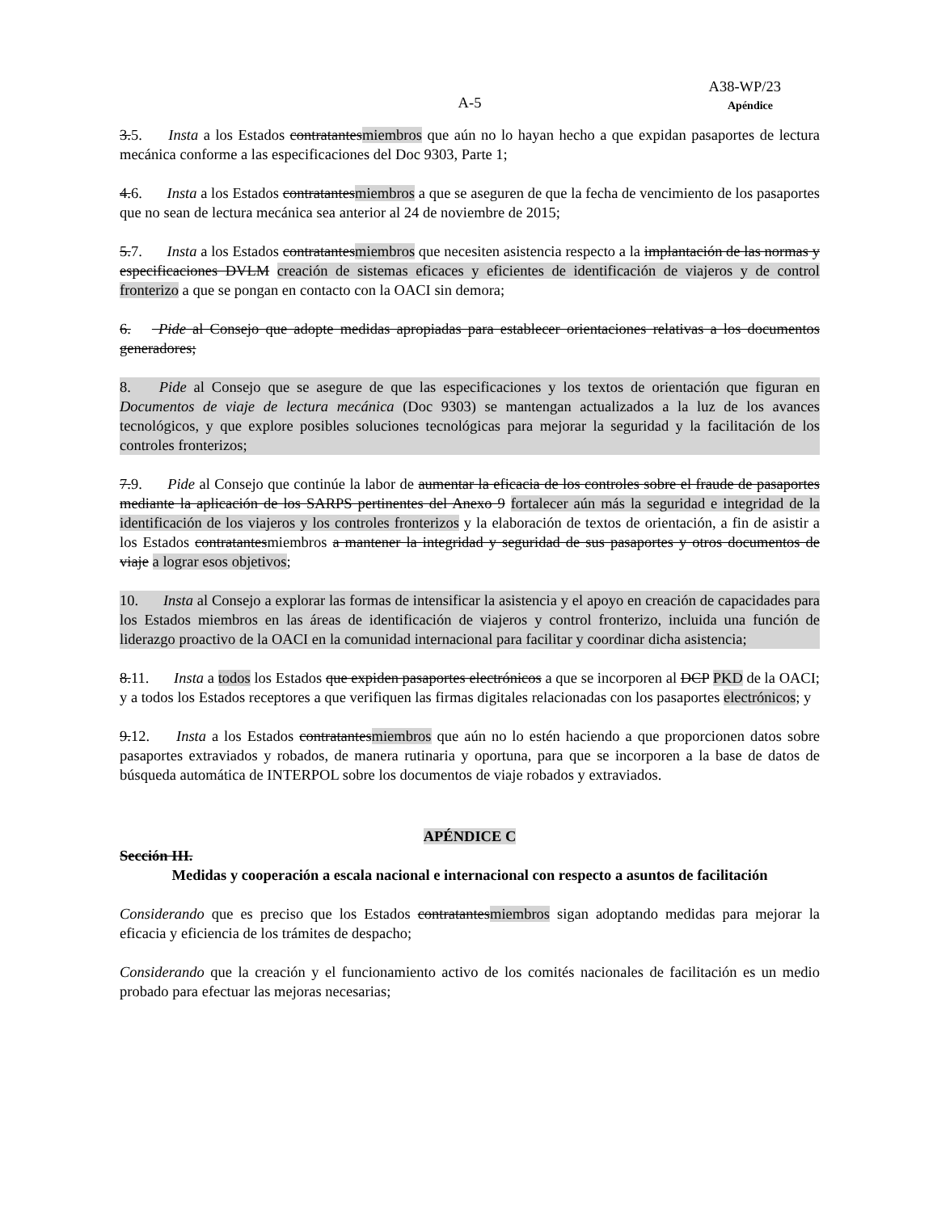A38-WP/23
A-5
Apéndice
3.5. Insta a los Estados contratantesmiembros que aún no lo hayan hecho a que expidan pasaportes de lectura mecánica conforme a las especificaciones del Doc 9303, Parte 1;
4.6. Insta a los Estados contratantesmiembros a que se aseguren de que la fecha de vencimiento de los pasaportes que no sean de lectura mecánica sea anterior al 24 de noviembre de 2015;
5.7. Insta a los Estados contratantesmiembros que necesiten asistencia respecto a la implantación de las normas y especificaciones DVLM creación de sistemas eficaces y eficientes de identificación de viajeros y de control fronterizo a que se pongan en contacto con la OACI sin demora;
6. Pide al Consejo que adopte medidas apropiadas para establecer orientaciones relativas a los documentos generadores;
8. Pide al Consejo que se asegure de que las especificaciones y los textos de orientación que figuran en Documentos de viaje de lectura mecánica (Doc 9303) se mantengan actualizados a la luz de los avances tecnológicos, y que explore posibles soluciones tecnológicas para mejorar la seguridad y la facilitación de los controles fronterizos;
7.9. Pide al Consejo que continúe la labor de aumentar la eficacia de los controles sobre el fraude de pasaportes mediante la aplicación de los SARPS pertinentes del Anexo 9 fortalecer aún más la seguridad e integridad de la identificación de los viajeros y los controles fronterizos y la elaboración de textos de orientación, a fin de asistir a los Estados contratantesmiembros a mantener la integridad y seguridad de sus pasaportes y otros documentos de viaje a lograr esos objetivos;
10. Insta al Consejo a explorar las formas de intensificar la asistencia y el apoyo en creación de capacidades para los Estados miembros en las áreas de identificación de viajeros y control fronterizo, incluida una función de liderazgo proactivo de la OACI en la comunidad internacional para facilitar y coordinar dicha asistencia;
8.11. Insta a todos los Estados que expiden pasaportes electrónicos a que se incorporen al DCP PKD de la OACI; y a todos los Estados receptores a que verifiquen las firmas digitales relacionadas con los pasaportes electrónicos; y
9.12. Insta a los Estados contratantesmiembros que aún no lo estén haciendo a que proporcionen datos sobre pasaportes extraviados y robados, de manera rutinaria y oportuna, para que se incorporen a la base de datos de búsqueda automática de INTERPOL sobre los documentos de viaje robados y extraviados.
APÉNDICE C
Sección III.
Medidas y cooperación a escala nacional e internacional con respecto a asuntos de facilitación
Considerando que es preciso que los Estados contratantesmiembros sigan adoptando medidas para mejorar la eficacia y eficiencia de los trámites de despacho;
Considerando que la creación y el funcionamiento activo de los comités nacionales de facilitación es un medio probado para efectuar las mejoras necesarias;